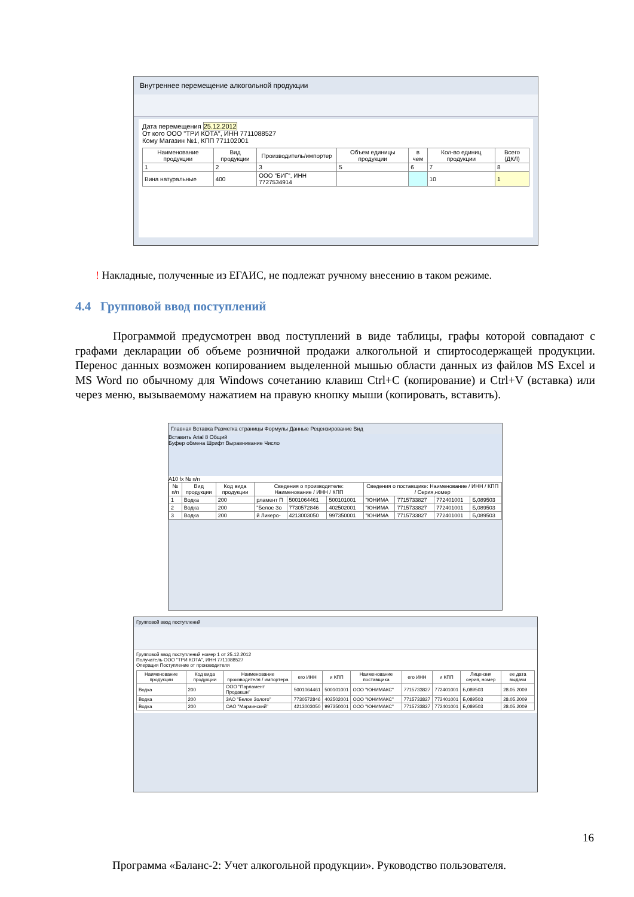Внутреннее перемещение алкогольной продукции
Дата перемещения 25.12.2012
От кого ООО "ТРИ КОТА", ИНН 7711088527
Кому Магазин №1, КПП 771102001
| Наименование продукции | Вид продукции | Производитель/импортер | Объем единицы продукции | в чем | Кол-во единиц продукции | Всего (ДКЛ) |
| --- | --- | --- | --- | --- | --- | --- |
| 1 | 2 | 3 | 5 | 6 | 7 | 8 |
| Вина натуральные | 400 | ООО "БИГ", ИНН 7727534914 | | | 10 | 1 |
! Накладные, полученные из ЕГАИС, не подлежат ручному внесению в таком режиме.
4.4 Групповой ввод поступлений
Программой предусмотрен ввод поступлений в виде таблицы, графы которой совпадают с графами декларации об объеме розничной продажи алкогольной и спиртосодержащей продукции. Перенос данных возможен копированием выделенной мышью области данных из файлов MS Excel и MS Word по обычному для Windows сочетанию клавиш Ctrl+C (копирование) и Ctrl+V (вставка) или через меню, вызываемому нажатием на правую кнопку мыши (копировать, вставить).
Главная Вставка Разметка страницы Формулы Данные Рецензирование Вид
Вставить Arial 8 Общий
Буфер обмена Шрифт Выравнивание Число
A10 fx № п/п
| № п/п | Вид продукции | Код вида продукции | Сведения о производителе: Наименование / ИНН / КПП | | | Сведения о поставщике: Наименование / ИНН / КПП / Серия,номер | | | |
| --- | --- | --- | --- | --- | --- | --- | --- | --- | --- |
| 1 | Водка | 200 | рламент П | 5001064461 | 500101001 | "ЮНИМА | 7715733827 | 772401001 | Б,089503 |
| 2 | Водка | 200 | "Белое Зо | 7730572846 | 402502001 | "ЮНИМА | 7715733827 | 772401001 | Б,089503 |
| 3 | Водка | 200 | й Ликеро- | 4213003050 | 997350001 | "ЮНИМА | 7715733827 | 772401001 | Б,089503 |
Групповой ввод поступлений
Групповой ввод поступлений номер 1 от 25.12.2012
Получатель ООО "ТРИ КОТА", ИНН 7711088527
Операция Поступление от производителя
| Наименование продукции | Код вида продукции | Наименование производителя / импортера | его ИНН | и КПП | Наименование поставщика | его ИНН | и КПП | Лицензия серия, номер | ее дата выдачи |
| --- | --- | --- | --- | --- | --- | --- | --- | --- | --- |
| Водка | 200 | ООО "Парламент Продакшн" | 5001064461 | 500101001 | ООО "ЮНИМАКС" | 7715733827 | 772401001 | Б,089503 | 28.05.2009 |
| Водка | 200 | ЗАО "Белое Золото" | 7730572846 | 402502001 | ООО "ЮНИМАКС" | 7715733827 | 772401001 | Б,089503 | 28.05.2009 |
| Водка | 200 | ОАО "Мариинский" | 4213003050 | 997350001 | ООО "ЮНИМАКС" | 7715733827 | 772401001 | Б,089503 | 28.05.2009 |
16
Программа «Баланс-2: Учет алкогольной продукции». Руководство пользователя.